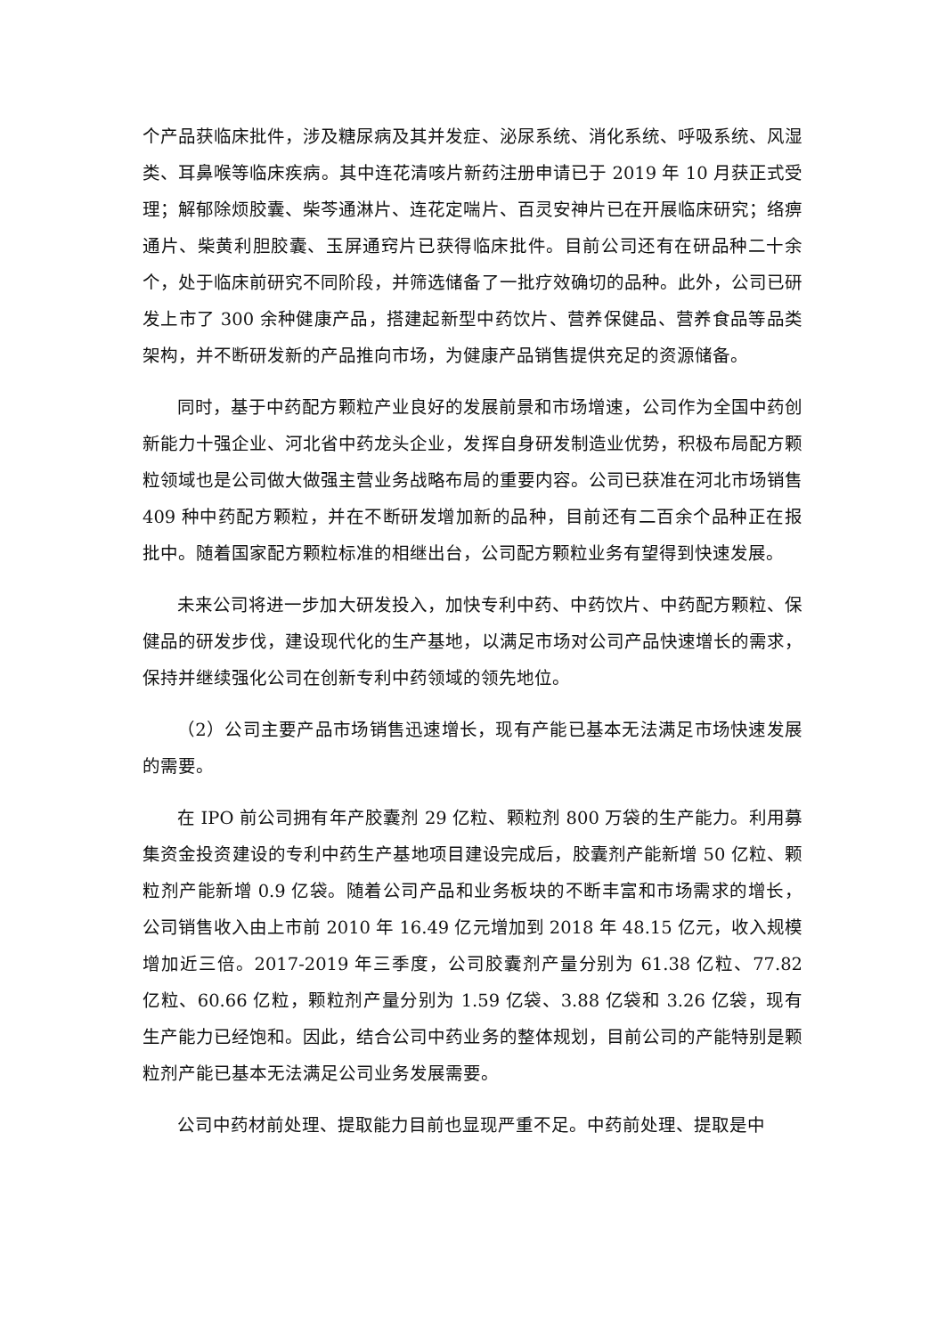个产品获临床批件，涉及糖尿病及其并发症、泌尿系统、消化系统、呼吸系统、风湿类、耳鼻喉等临床疾病。其中连花清咳片新药注册申请已于 2019 年 10 月获正式受理；解郁除烦胶囊、柴芩通淋片、连花定喘片、百灵安神片已在开展临床研究；络痹通片、柴黄利胆胶囊、玉屏通窍片已获得临床批件。目前公司还有在研品种二十余个，处于临床前研究不同阶段，并筛选储备了一批疗效确切的品种。此外，公司已研发上市了 300 余种健康产品，搭建起新型中药饮片、营养保健品、营养食品等品类架构，并不断研发新的产品推向市场，为健康产品销售提供充足的资源储备。
同时，基于中药配方颗粒产业良好的发展前景和市场增速，公司作为全国中药创新能力十强企业、河北省中药龙头企业，发挥自身研发制造业优势，积极布局配方颗粒领域也是公司做大做强主营业务战略布局的重要内容。公司已获准在河北市场销售 409 种中药配方颗粒，并在不断研发增加新的品种，目前还有二百余个品种正在报批中。随着国家配方颗粒标准的相继出台，公司配方颗粒业务有望得到快速发展。
未来公司将进一步加大研发投入，加快专利中药、中药饮片、中药配方颗粒、保健品的研发步伐，建设现代化的生产基地，以满足市场对公司产品快速增长的需求，保持并继续强化公司在创新专利中药领域的领先地位。
（2）公司主要产品市场销售迅速增长，现有产能已基本无法满足市场快速发展的需要。
在 IPO 前公司拥有年产胶囊剂 29 亿粒、颗粒剂 800 万袋的生产能力。利用募集资金投资建设的专利中药生产基地项目建设完成后，胶囊剂产能新增 50 亿粒、颗粒剂产能新增 0.9 亿袋。随着公司产品和业务板块的不断丰富和市场需求的增长，公司销售收入由上市前 2010 年 16.49 亿元增加到 2018 年 48.15 亿元，收入规模增加近三倍。2017-2019 年三季度，公司胶囊剂产量分别为 61.38 亿粒、77.82 亿粒、60.66 亿粒，颗粒剂产量分别为 1.59 亿袋、3.88 亿袋和 3.26 亿袋，现有生产能力已经饱和。因此，结合公司中药业务的整体规划，目前公司的产能特别是颗粒剂产能已基本无法满足公司业务发展需要。
公司中药材前处理、提取能力目前也显现严重不足。中药前处理、提取是中